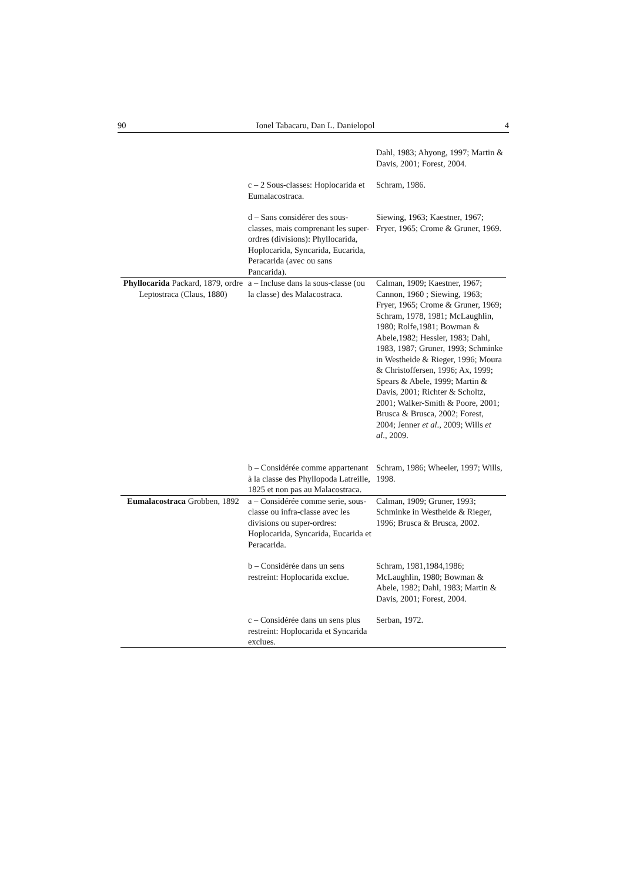90 Ionel Tabacaru, Dan L. Danielopol 4
| | | Dahl, 1983; Ahyong, 1997; Martin & Davis, 2001; Forest, 2004. |
| | c – 2 Sous-classes: Hoplocarida et Eumalacostraca. | Schram, 1986. |
| | d – Sans considérer des sous-classes, mais comprenant les super-ordres (divisions): Phyllocarida, Hoplocarida, Syncarida, Eucarida, Peracarida (avec ou sans Pancarida). | Siewing, 1963; Kaestner, 1967; Fryer, 1965; Crome & Gruner, 1969. |
| Phyllocarida Packard, 1879, ordre Leptostraca (Claus, 1880) | a – Incluse dans la sous-classe (ou la classe) des Malacostraca. | Calman, 1909; Kaestner, 1967; Cannon, 1960 ; Siewing, 1963; Fryer, 1965; Crome & Gruner, 1969; Schram, 1978, 1981; McLaughlin, 1980; Rolfe,1981; Bowman & Abele,1982; Hessler, 1983; Dahl, 1983, 1987; Gruner, 1993; Schminke in Westheide & Rieger, 1996; Moura & Christoffersen, 1996; Ax, 1999; Spears & Abele, 1999; Martin & Davis, 2001; Richter & Scholtz, 2001; Walker-Smith & Poore, 2001; Brusca & Brusca, 2002; Forest, 2004; Jenner et al ., 2009; Wills et al ., 2009. |
| | b – Considérée comme appartenant à la classe des Phyllopoda Latreille, 1825 et non pas au Malacostraca. | Schram, 1986; Wheeler, 1997; Wills, 1998. |
| Eumalacostraca Grobben, 1892 | a – Considérée comme serie, sous-classe ou infra-classe avec les divisions ou super-ordres: Hoplocarida, Syncarida, Eucarida et Peracarida. | Calman, 1909; Gruner, 1993; Schminke in Westheide & Rieger, 1996; Brusca & Brusca, 2002. |
| | b – Considérée dans un sens restreint: Hoplocarida exclue. | Schram, 1981,1984,1986; McLaughlin, 1980; Bowman & Abele, 1982; Dahl, 1983; Martin & Davis, 2001; Forest, 2004. |
| | c – Considérée dans un sens plus restreint: Hoplocarida et Syncarida exclues. | Serban, 1972. |